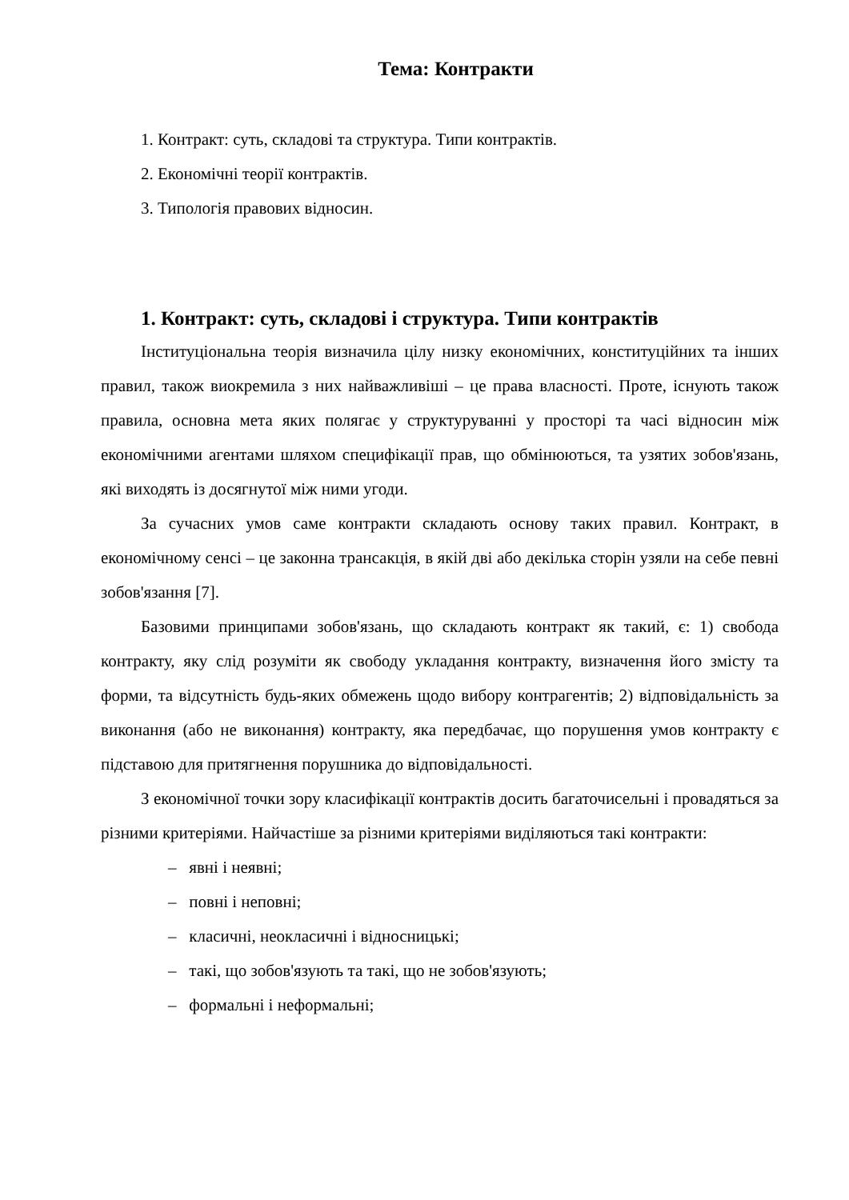Тема: Контракти
1. Контракт: суть, складові та структура. Типи контрактів.
2. Економічні теорії контрактів.
3. Типологія правових відносин.
1. Контракт: суть, складові і структура. Типи контрактів
Інституціональна теорія визначила цілу низку економічних, конституційних та інших правил, також виокремила з них найважливіші – це права власності. Проте, існують також правила, основна мета яких полягає у структуруванні у просторі та часі відносин між економічними агентами шляхом специфікації прав, що обмінюються, та узятих зобов'язань, які виходять із досягнутої між ними угоди.
За сучасних умов саме контракти складають основу таких правил. Контракт, в економічному сенсі – це законна трансакція, в якій дві або декілька сторін узяли на себе певні зобов'язання [7].
Базовими принципами зобов'язань, що складають контракт як такий, є: 1) свобода контракту, яку слід розуміти як свободу укладання контракту, визначення його змісту та форми, та відсутність будь-яких обмежень щодо вибору контрагентів; 2) відповідальність за виконання (або не виконання) контракту, яка передбачає, що порушення умов контракту є підставою для притягнення порушника до відповідальності.
З економічної точки зору класифікації контрактів досить багаточисельні і провадяться за різними критеріями. Найчастіше за різними критеріями виділяються такі контракти:
– явні і неявні;
– повні і неповні;
– класичні, неокласичні і відносницькі;
– такі, що зобов'язують та такі, що не зобов'язують;
– формальні і неформальні;